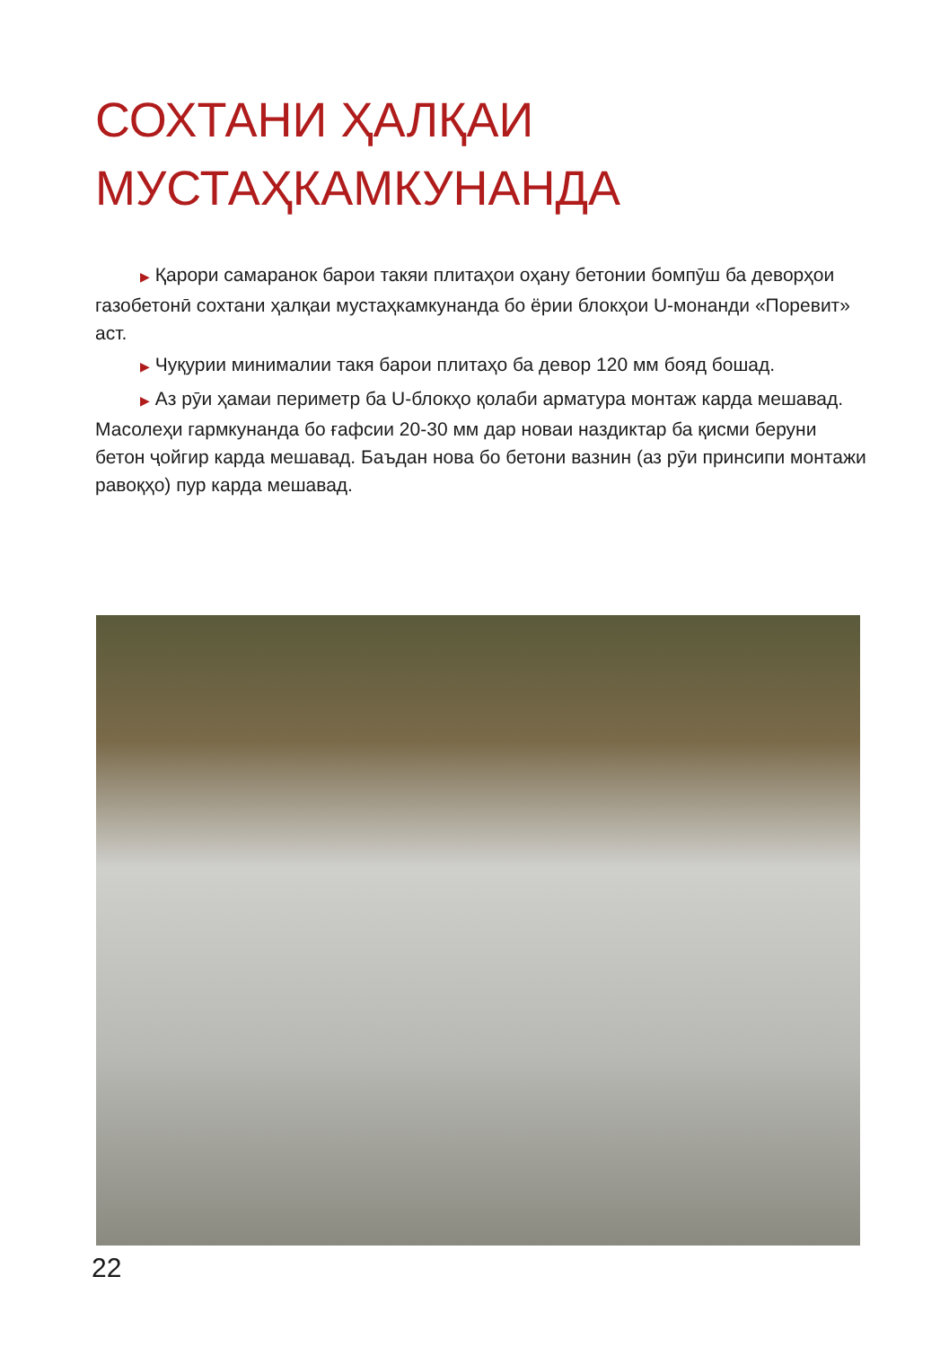СОХТАНИ ҲАЛҚАИ
МУСТАҲКАМКУНАНДА
▶ Қарори самаранок барои такяи плитаҳои оҳану бетонии бомпӯш ба деворҳои газобетонӣ сохтани ҳалқаи мустаҳкамкунанда бо ёрии блокҳои U-монанди «Поревит» аст.
▶ Чуқурии минималии такя барои плитаҳо ба девор 120 мм бояд бошад.
▶ Аз рӯи ҳамаи периметр ба U-блокҳо қолаби арматура монтаж карда мешавад. Масолеҳи гармкунанда бо ғафсии 20-30 мм дар новаи наздиктар ба қисми беруни бетон ҷойгир карда мешавад. Баъдан нова бо бетони вазнин (аз рӯи принсипи монтажи равоқҳо) пур карда мешавад.
22